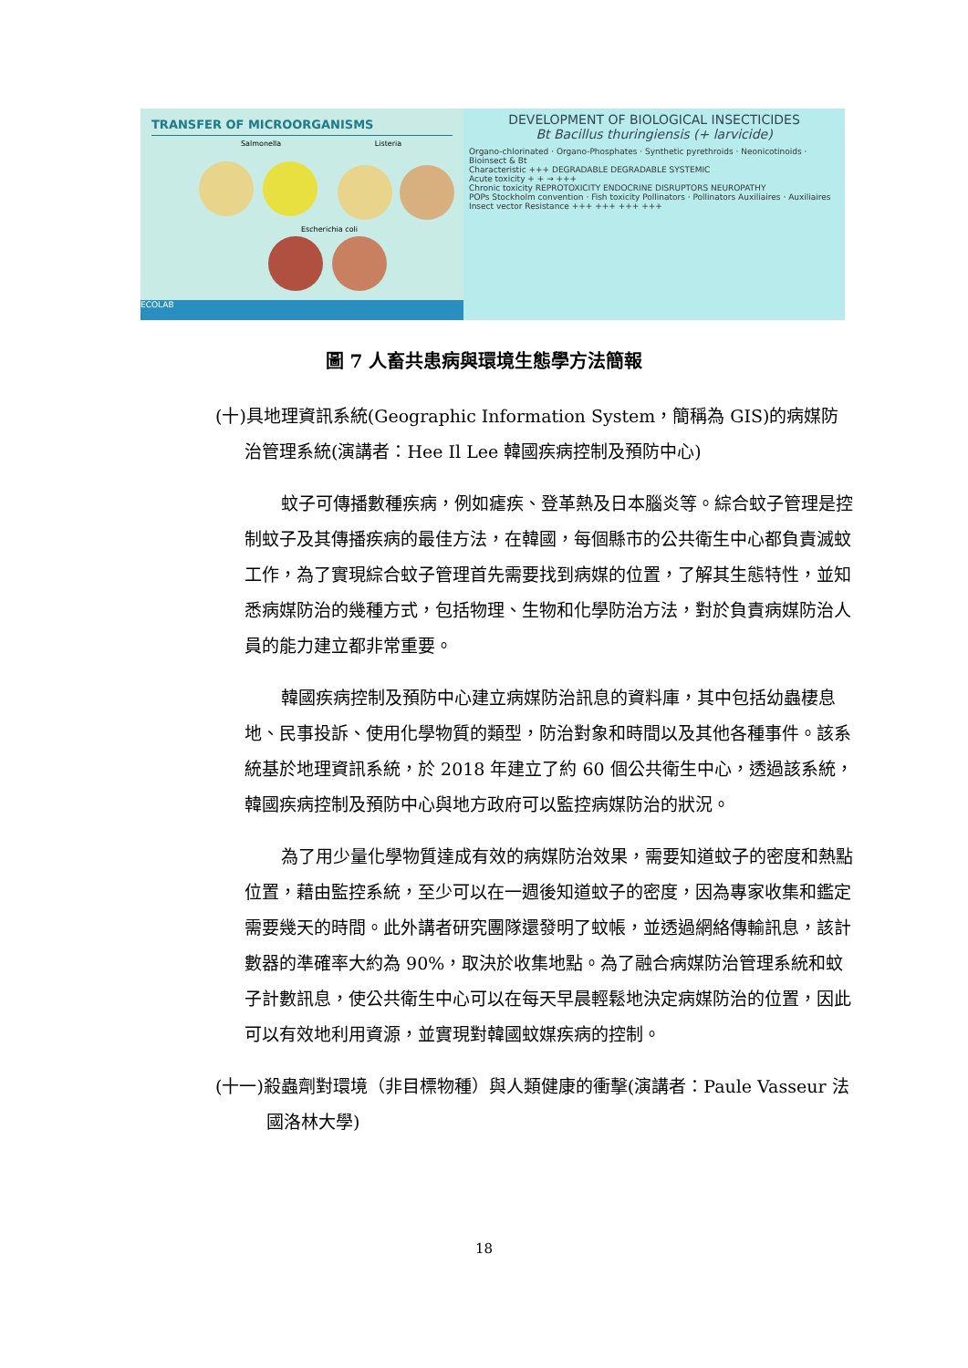TRANSFER OF MICROORGANISMS
Salmonella Listeria
Escherichia coli
ECOLAB
DEVELOPMENT OF BIOLOGICAL INSECTICIDES
Bt Bacillus thuringiensis (+ larvicide)
Organo-chlorinated · Organo-Phosphates · Synthetic pyrethroids · Neonicotinoids · Bioinsect & Bt
Characteristic +++ DEGRADABLE DEGRADABLE SYSTEMIC
Acute toxicity + + → +++
Chronic toxicity REPROTOXICITY ENDOCRINE DISRUPTORS NEUROPATHY
POPs Stockholm convention · Fish toxicity Pollinators · Pollinators Auxiliaires · Auxiliaires
Insect vector Resistance +++ +++ +++ +++
圖 7 人畜共患病與環境生態學方法簡報
(十)具地理資訊系統(Geographic Information System，簡稱為 GIS)的病媒防治管理系統(演講者：Hee Il Lee 韓國疾病控制及預防中心)
蚊子可傳播數種疾病，例如瘧疾、登革熱及日本腦炎等。綜合蚊子管理是控制蚊子及其傳播疾病的最佳方法，在韓國，每個縣市的公共衛生中心都負責滅蚊工作，為了實現綜合蚊子管理首先需要找到病媒的位置，了解其生態特性，並知悉病媒防治的幾種方式，包括物理、生物和化學防治方法，對於負責病媒防治人員的能力建立都非常重要。
韓國疾病控制及預防中心建立病媒防治訊息的資料庫，其中包括幼蟲棲息地、民事投訴、使用化學物質的類型，防治對象和時間以及其他各種事件。該系統基於地理資訊系統，於 2018 年建立了約 60 個公共衛生中心，透過該系統，韓國疾病控制及預防中心與地方政府可以監控病媒防治的狀況。
為了用少量化學物質達成有效的病媒防治效果，需要知道蚊子的密度和熱點位置，藉由監控系統，至少可以在一週後知道蚊子的密度，因為專家收集和鑑定需要幾天的時間。此外講者研究團隊還發明了蚊帳，並透過網絡傳輸訊息，該計數器的準確率大約為 90%，取決於收集地點。為了融合病媒防治管理系統和蚊子計數訊息，使公共衛生中心可以在每天早晨輕鬆地決定病媒防治的位置，因此可以有效地利用資源，並實現對韓國蚊媒疾病的控制。
(十一)殺蟲劑對環境（非目標物種）與人類健康的衝擊(演講者：Paule Vasseur 法國洛林大學)
18